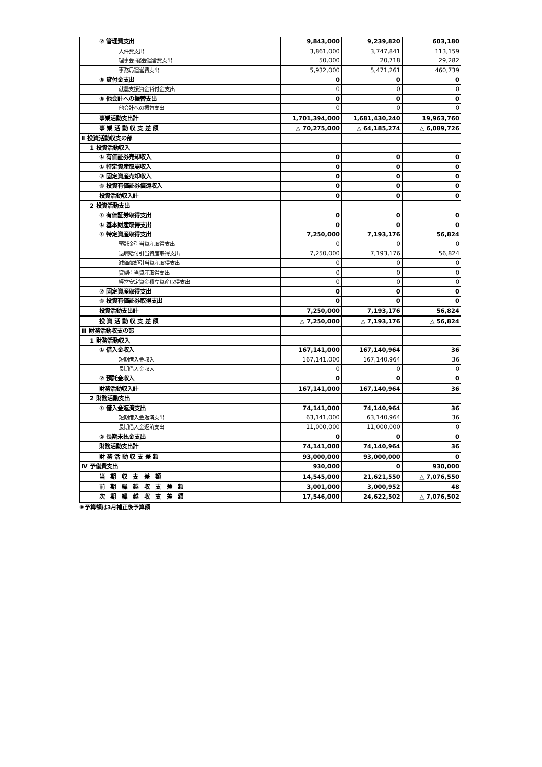| ② 管理費支出 | 9,843,000 | 9,239,820 | 603,180 |
| 人件費支出 | 3,861,000 | 3,747,841 | 113,159 |
| 理事会･総会運営費支出 | 50,000 | 20,718 | 29,282 |
| 事務局運営費支出 | 5,932,000 | 5,471,261 | 460,739 |
| ③ 貸付金支出 | 0 | 0 | 0 |
| 就農支援資金貸付金支出 | 0 | 0 | 0 |
| ③ 他会計への振替支出 | 0 | 0 | 0 |
| 他会計への振替支出 | 0 | 0 | 0 |
| 事業活動支出計 | 1,701,394,000 | 1,681,430,240 | 19,963,760 |
| 事 業 活 動 収 支 差 額 | △ 70,275,000 | △ 64,185,274 | △ 6,089,726 |
| Ⅱ 投資活動収支の部 | | | |
| 1 投資活動収入 | | | |
| ① 有価証券売却収入 | 0 | 0 | 0 |
| ① 特定資産取崩収入 | 0 | 0 | 0 |
| ③ 固定資産売却収入 | 0 | 0 | 0 |
| ④ 投資有価証券償還収入 | 0 | 0 | 0 |
| 投資活動収入計 | 0 | 0 | 0 |
| 2 投資活動支出 | | | |
| ① 有価証券取得支出 | 0 | 0 | 0 |
| ① 基本財産取得支出 | 0 | 0 | 0 |
| ① 特定資産取得支出 | 7,250,000 | 7,193,176 | 56,824 |
| 預託金引当資産取得支出 | 0 | 0 | 0 |
| 退職給付引当資産取得支出 | 7,250,000 | 7,193,176 | 56,824 |
| 減価償却引当資産取得支出 | 0 | 0 | 0 |
| 貸倒引当資産取得支出 | 0 | 0 | 0 |
| 経営安定資金積立資産取得支出 | 0 | 0 | 0 |
| ② 固定資産取得支出 | 0 | 0 | 0 |
| ④ 投資有価証券取得支出 | 0 | 0 | 0 |
| 投資活動支出計 | 7,250,000 | 7,193,176 | 56,824 |
| 投 資 活 動 収 支 差 額 | △ 7,250,000 | △ 7,193,176 | △ 56,824 |
| Ⅲ 財務活動収支の部 | | | |
| 1 財務活動収入 | | | |
| ① 借入金収入 | 167,141,000 | 167,140,964 | 36 |
| 短期借入金収入 | 167,141,000 | 167,140,964 | 36 |
| 長期借入金収入 | 0 | 0 | 0 |
| ② 預託金収入 | 0 | 0 | 0 |
| 財務活動収入計 | 167,141,000 | 167,140,964 | 36 |
| 2 財務活動支出 | | | |
| ① 借入金返済支出 | 74,141,000 | 74,140,964 | 36 |
| 短期借入金返済支出 | 63,141,000 | 63,140,964 | 36 |
| 長期借入金返済支出 | 11,000,000 | 11,000,000 | 0 |
| ② 長期未払金支出 | 0 | 0 | 0 |
| 財務活動支出計 | 74,141,000 | 74,140,964 | 36 |
| 財 務 活 動 収 支 差 額 | 93,000,000 | 93,000,000 | 0 |
| Ⅳ 予備費支出 | 930,000 | 0 | 930,000 |
| 当 期 収 支 差 額 | 14,545,000 | 21,621,550 | △ 7,076,550 |
| 前 期 繰 越 収 支 差 額 | 3,001,000 | 3,000,952 | 48 |
| 次 期 繰 越 収 支 差 額 | 17,546,000 | 24,622,502 | △ 7,076,502 |
※予算額は3月補正後予算額